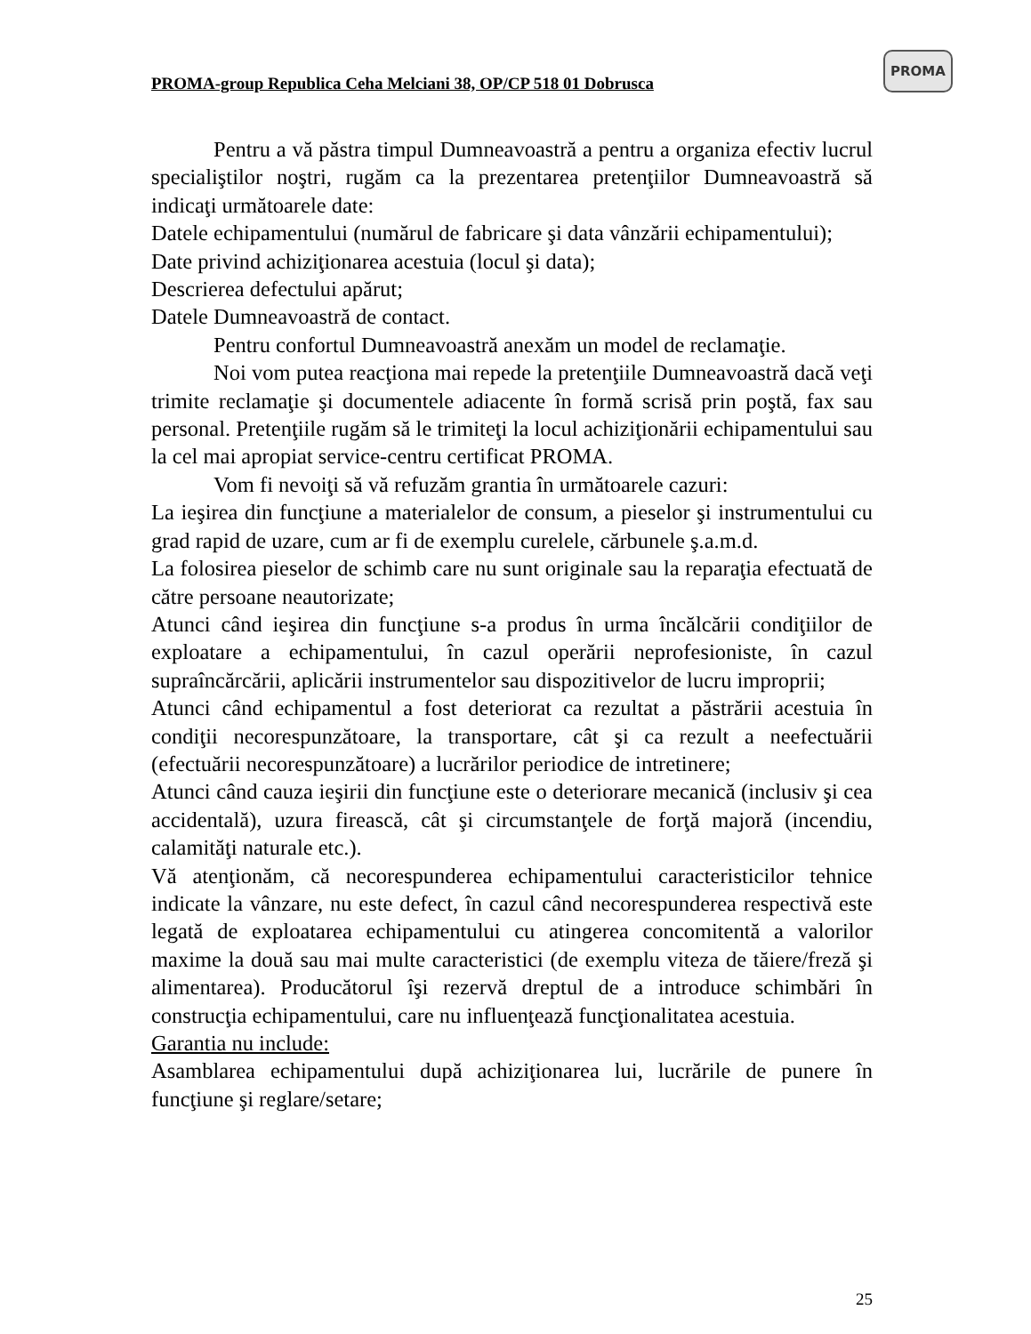PROMA-group Republica Ceha Melciani 38, OP/CP 518 01 Dobrusca
PROMA
Pentru a vă păstra timpul Dumneavoastră a pentru a organiza efectiv lucrul specialiştilor noştri, rugăm ca la prezentarea pretenţiilor Dumneavoastră să indicaţi următoarele date:
Datele echipamentului (numărul de fabricare şi data vânzării echipamentului);
Date privind achiziţionarea acestuia (locul şi data);
Descrierea defectului apărut;
Datele Dumneavoastră de contact.
Pentru confortul Dumneavoastră anexăm un model de reclamaţie.
Noi vom putea reacţiona mai repede la pretenţiile Dumneavoastră dacă veţi trimite reclamaţie şi documentele adiacente în formă scrisă prin poştă, fax sau personal. Pretenţiile rugăm să le trimiteţi la locul achiziţionării echipamentului sau la cel mai apropiat service-centru certificat PROMA.
Vom fi nevoiţi să vă refuzăm grantia în următoarele cazuri:
La ieşirea din funcţiune a materialelor de consum, a pieselor şi instrumentului cu grad rapid de uzare, cum ar fi de exemplu curelele, cărbunele ş.a.m.d.
La folosirea pieselor de schimb care nu sunt originale sau la reparaţia efectuată de către persoane neautorizate;
Atunci când ieşirea din funcţiune s-a produs în urma încălcării condiţiilor de exploatare a echipamentului, în cazul operării neprofesioniste, în cazul supraîncărcării, aplicării instrumentelor sau dispozitivelor de lucru improprii;
Atunci când echipamentul a fost deteriorat ca rezultat a păstrării acestuia în condiţii necorespunzătoare, la transportare, cât şi ca rezult a neefectuării (efectuării necorespunzătoare) a lucrărilor periodice de intretinere;
Atunci când cauza ieşirii din funcţiune este o deteriorare mecanică (inclusiv şi cea accidentală), uzura firească, cât şi circumstanţele de forţă majoră (incendiu, calamităţi naturale etc.).
Vă atenţionăm, că necorespunderea echipamentului caracteristicilor tehnice indicate la vânzare, nu este defect, în cazul când necorespunderea respectivă este legată de exploatarea echipamentului cu atingerea concomitentă a valorilor maxime la două sau mai multe caracteristici (de exemplu viteza de tăiere/freză şi alimentarea). Producătorul îşi rezervă dreptul de a introduce schimbări în construcţia echipamentului, care nu influenţează funcţionalitatea acestuia.
Garantia nu include:
Asamblarea echipamentului după achiziţionarea lui, lucrările de punere în funcţiune şi reglare/setare;
25